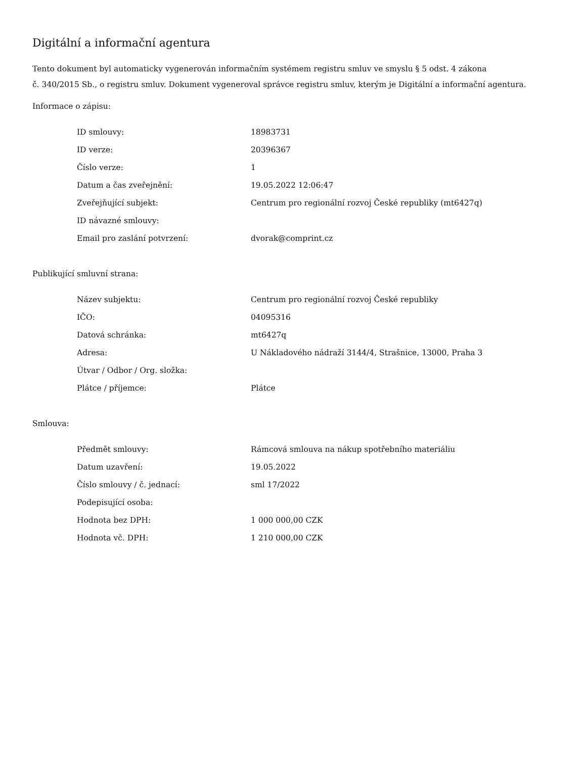Digitální a informační agentura
Tento dokument byl automaticky vygenerován informačním systémem registru smluv ve smyslu § 5 odst. 4 zákona
č. 340/2015 Sb., o registru smluv. Dokument vygeneroval správce registru smluv, kterým je Digitální a informační agentura.
Informace o zápisu:
| ID smlouvy: | 18983731 |
| ID verze: | 20396367 |
| Číslo verze: | 1 |
| Datum a čas zveřejnění: | 19.05.2022 12:06:47 |
| Zveřejňující subjekt: | Centrum pro regionální rozvoj České republiky (mt6427q) |
| ID návazné smlouvy: | |
| Email pro zaslání potvrzení: | dvorak@comprint.cz |
Publikující smluvní strana:
| Název subjektu: | Centrum pro regionální rozvoj České republiky |
| IČO: | 04095316 |
| Datová schránka: | mt6427q |
| Adresa: | U Nákladového nádraží 3144/4, Strašnice, 13000, Praha 3 |
| Útvar / Odbor / Org. složka: | |
| Plátce / příjemce: | Plátce |
Smlouva:
| Předmět smlouvy: | Rámcová smlouva na nákup spotřebního materiáliu |
| Datum uzavření: | 19.05.2022 |
| Číslo smlouvy / č. jednací: | sml 17/2022 |
| Podepisující osoba: | |
| Hodnota bez DPH: | 1 000 000,00 CZK |
| Hodnota vč. DPH: | 1 210 000,00 CZK |